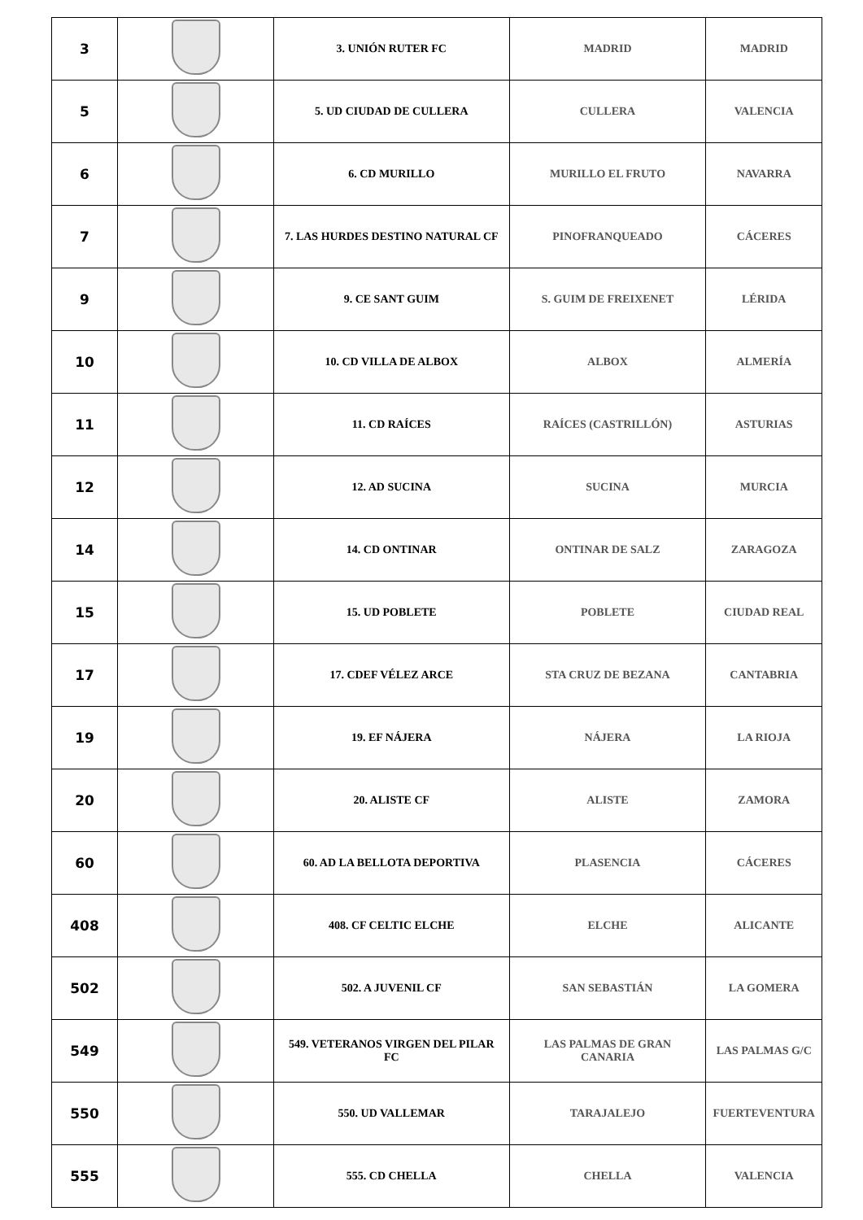| 3 | | 3. UNIÓN RUTER FC | MADRID | MADRID |
| 5 | | 5. UD CIUDAD DE CULLERA | CULLERA | VALENCIA |
| 6 | | 6. CD MURILLO | MURILLO EL FRUTO | NAVARRA |
| 7 | | 7. LAS HURDES DESTINO NATURAL CF | PINOFRANQUEADO | CÁCERES |
| 9 | | 9. CE SANT GUIM | S. GUIM DE FREIXENET | LÉRIDA |
| 10 | | 10. CD VILLA DE ALBOX | ALBOX | ALMERÍA |
| 11 | | 11. CD RAÍCES | RAÍCES (CASTRILLÓN) | ASTURIAS |
| 12 | | 12. AD SUCINA | SUCINA | MURCIA |
| 14 | | 14. CD ONTINAR | ONTINAR DE SALZ | ZARAGOZA |
| 15 | | 15. UD POBLETE | POBLETE | CIUDAD REAL |
| 17 | | 17. CDEF VÉLEZ ARCE | STA CRUZ DE BEZANA | CANTABRIA |
| 19 | | 19. EF NÁJERA | NÁJERA | LA RIOJA |
| 20 | | 20. ALISTE CF | ALISTE | ZAMORA |
| 60 | | 60. AD LA BELLOTA DEPORTIVA | PLASENCIA | CÁCERES |
| 408 | | 408. CF CELTIC ELCHE | ELCHE | ALICANTE |
| 502 | | 502. A JUVENIL CF | SAN SEBASTIÁN | LA GOMERA |
| 549 | | 549. VETERANOS VIRGEN DEL PILAR FC | LAS PALMAS DE GRAN CANARIA | LAS PALMAS G/C |
| 550 | | 550. UD VALLEMAR | TARAJALEJO | FUERTEVENTURA |
| 555 | | 555. CD CHELLA | CHELLA | VALENCIA |